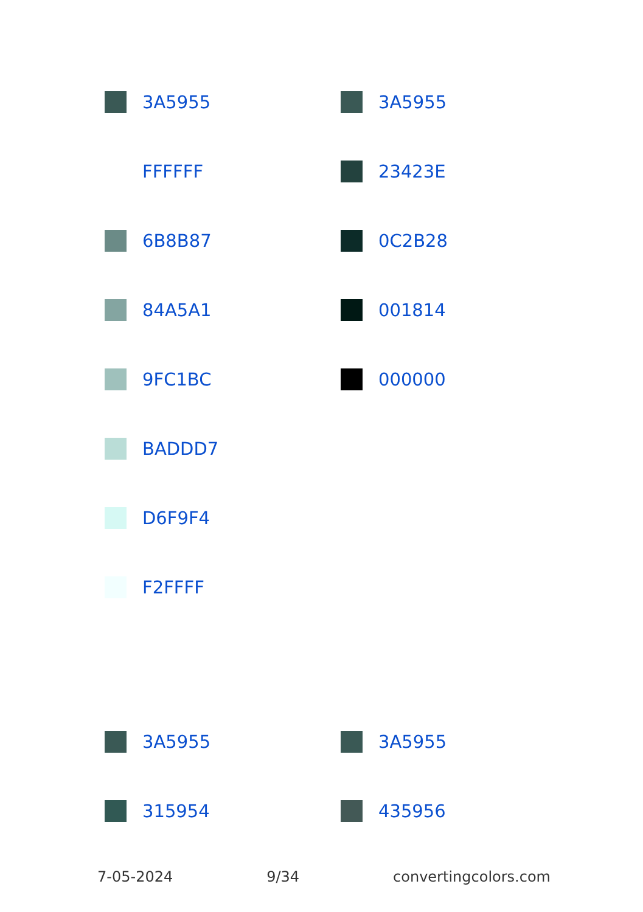3A5955
FFFFFF
6B8B87
84A5A1
9FC1BC
BADDD7
D6F9F4
F2FFFF
3A5955
23423E
0C2B28
001814
000000
3A5955
315954
3A5955
435956
7-05-2024 9/34 convertingcolors.com